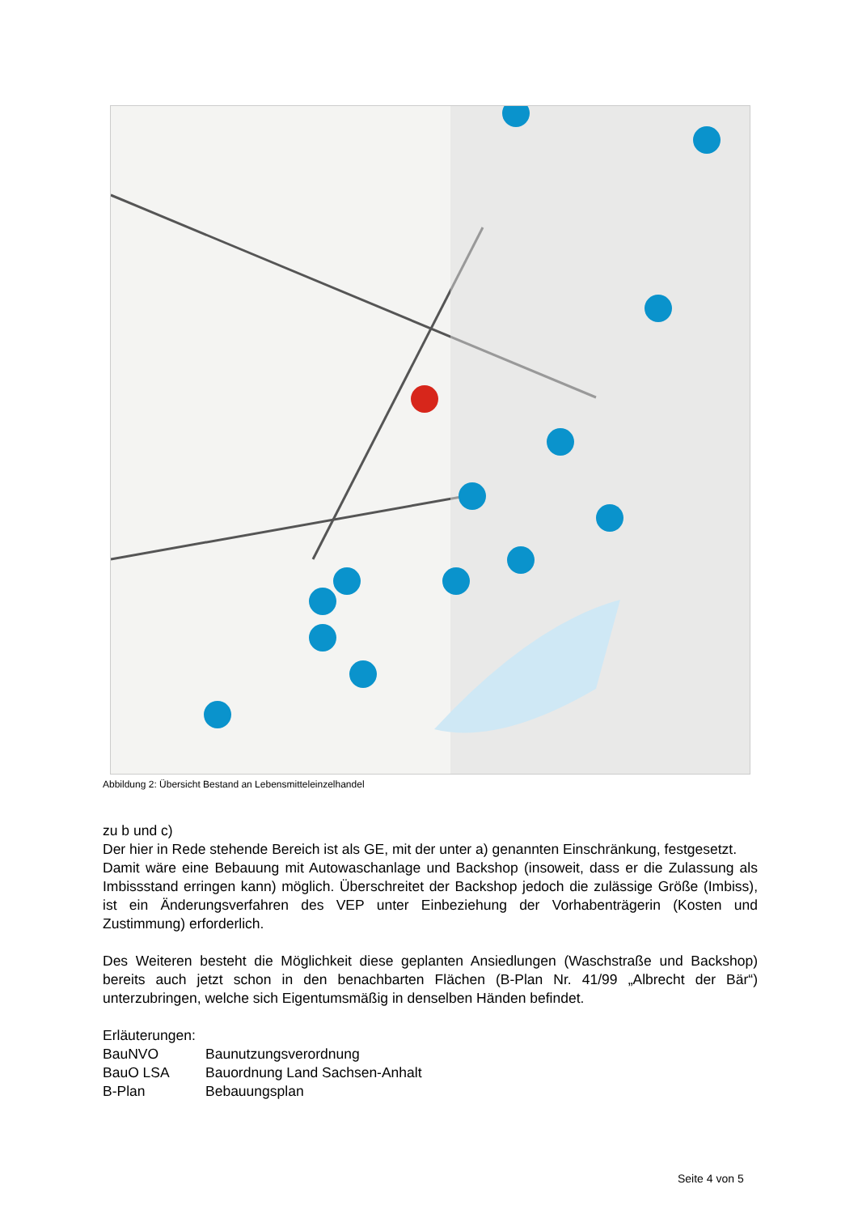Abbildung 2: Übersicht Bestand an Lebensmitteleinzelhandel
zu b und c)
Der hier in Rede stehende Bereich ist als GE, mit der unter a) genannten Einschränkung, festgesetzt.
Damit wäre eine Bebauung mit Autowaschanlage und Backshop (insoweit, dass er die Zulassung als Imbissstand erringen kann) möglich. Überschreitet der Backshop jedoch die zulässige Größe (Imbiss), ist ein Änderungsverfahren des VEP unter Einbeziehung der Vorhabenträgerin (Kosten und Zustimmung) erforderlich.
Des Weiteren besteht die Möglichkeit diese geplanten Ansiedlungen (Waschstraße und Backshop) bereits auch jetzt schon in den benachbarten Flächen (B-Plan Nr. 41/99 „Albrecht der Bär“) unterzubringen, welche sich Eigentumsmäßig in denselben Händen befindet.
Erläuterungen:
| BauNVO | Baunutzungsverordnung |
| BauO LSA | Bauordnung Land Sachsen-Anhalt |
| B-Plan | Bebauungsplan |
Seite 4 von 5